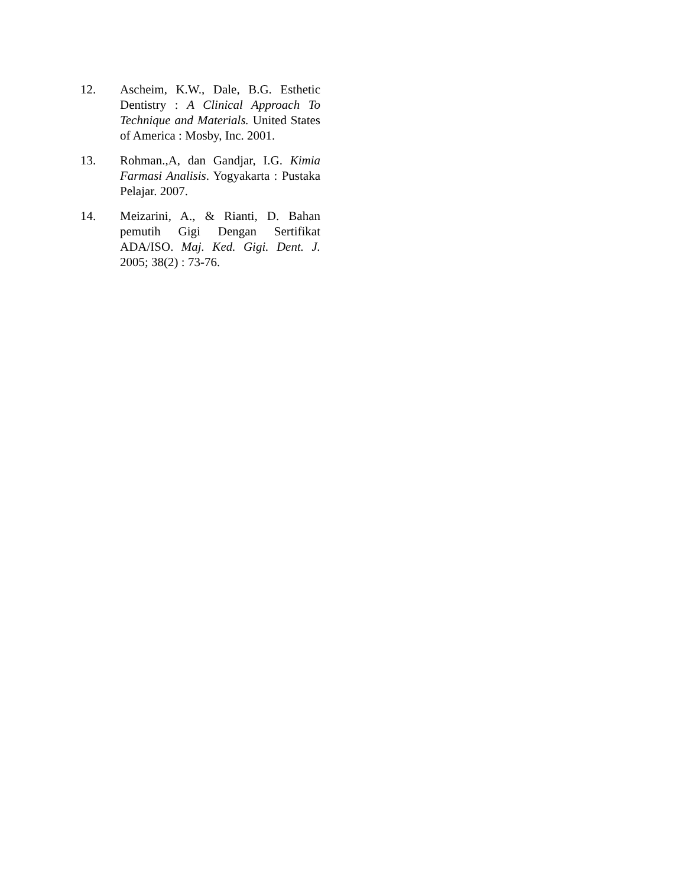12. Ascheim, K.W., Dale, B.G. Esthetic Dentistry : A Clinical Approach To Technique and Materials. United States of America : Mosby, Inc. 2001.
13. Rohman.,A, dan Gandjar, I.G. Kimia Farmasi Analisis. Yogyakarta : Pustaka Pelajar. 2007.
14. Meizarini, A., & Rianti, D. Bahan pemutih Gigi Dengan Sertifikat ADA/ISO. Maj. Ked. Gigi. Dent. J. 2005; 38(2) : 73-76.